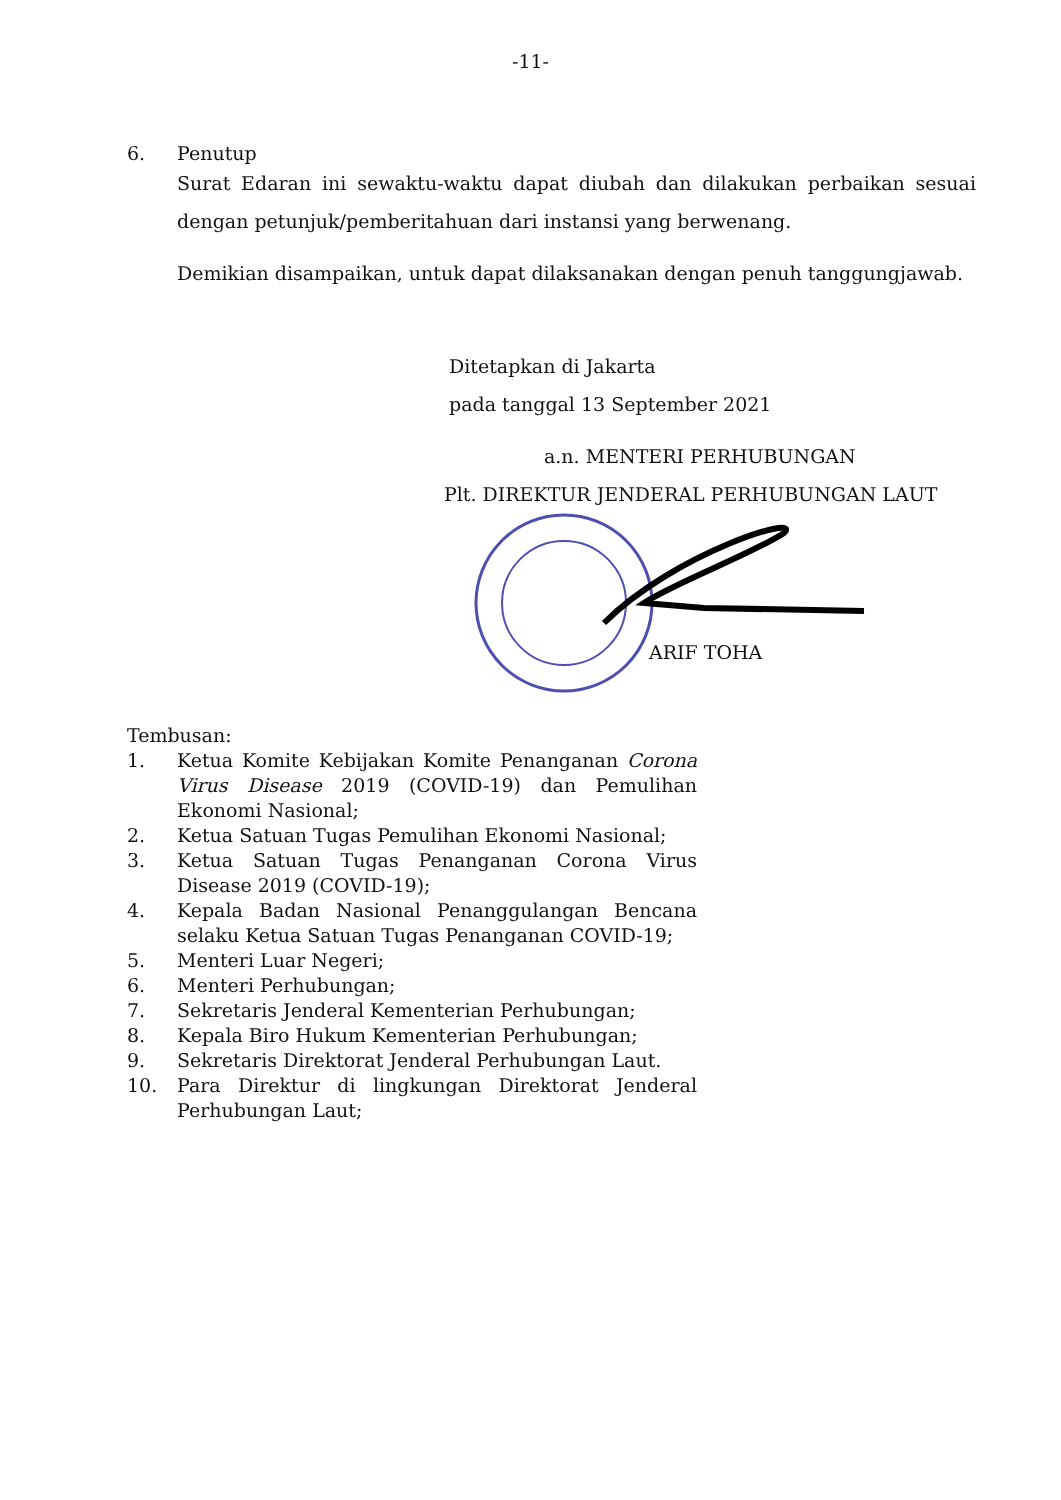-11-
6. Penutup
Surat Edaran ini sewaktu-waktu dapat diubah dan dilakukan perbaikan sesuai dengan petunjuk/pemberitahuan dari instansi yang berwenang.
Demikian disampaikan, untuk dapat dilaksanakan dengan penuh tanggungjawab.
Ditetapkan di Jakarta
pada tanggal 13 September 2021
a.n. MENTERI PERHUBUNGAN
Plt. DIREKTUR JENDERAL PERHUBUNGAN LAUT
ARIF TOHA
Tembusan:
1. Ketua Komite Kebijakan Komite Penanganan Corona Virus Disease 2019 (COVID-19) dan Pemulihan Ekonomi Nasional;
2. Ketua Satuan Tugas Pemulihan Ekonomi Nasional;
3. Ketua Satuan Tugas Penanganan Corona Virus Disease 2019 (COVID-19);
4. Kepala Badan Nasional Penanggulangan Bencana selaku Ketua Satuan Tugas Penanganan COVID-19;
5. Menteri Luar Negeri;
6. Menteri Perhubungan;
7. Sekretaris Jenderal Kementerian Perhubungan;
8. Kepala Biro Hukum Kementerian Perhubungan;
9. Sekretaris Direktorat Jenderal Perhubungan Laut.
10. Para Direktur di lingkungan Direktorat Jenderal Perhubungan Laut;